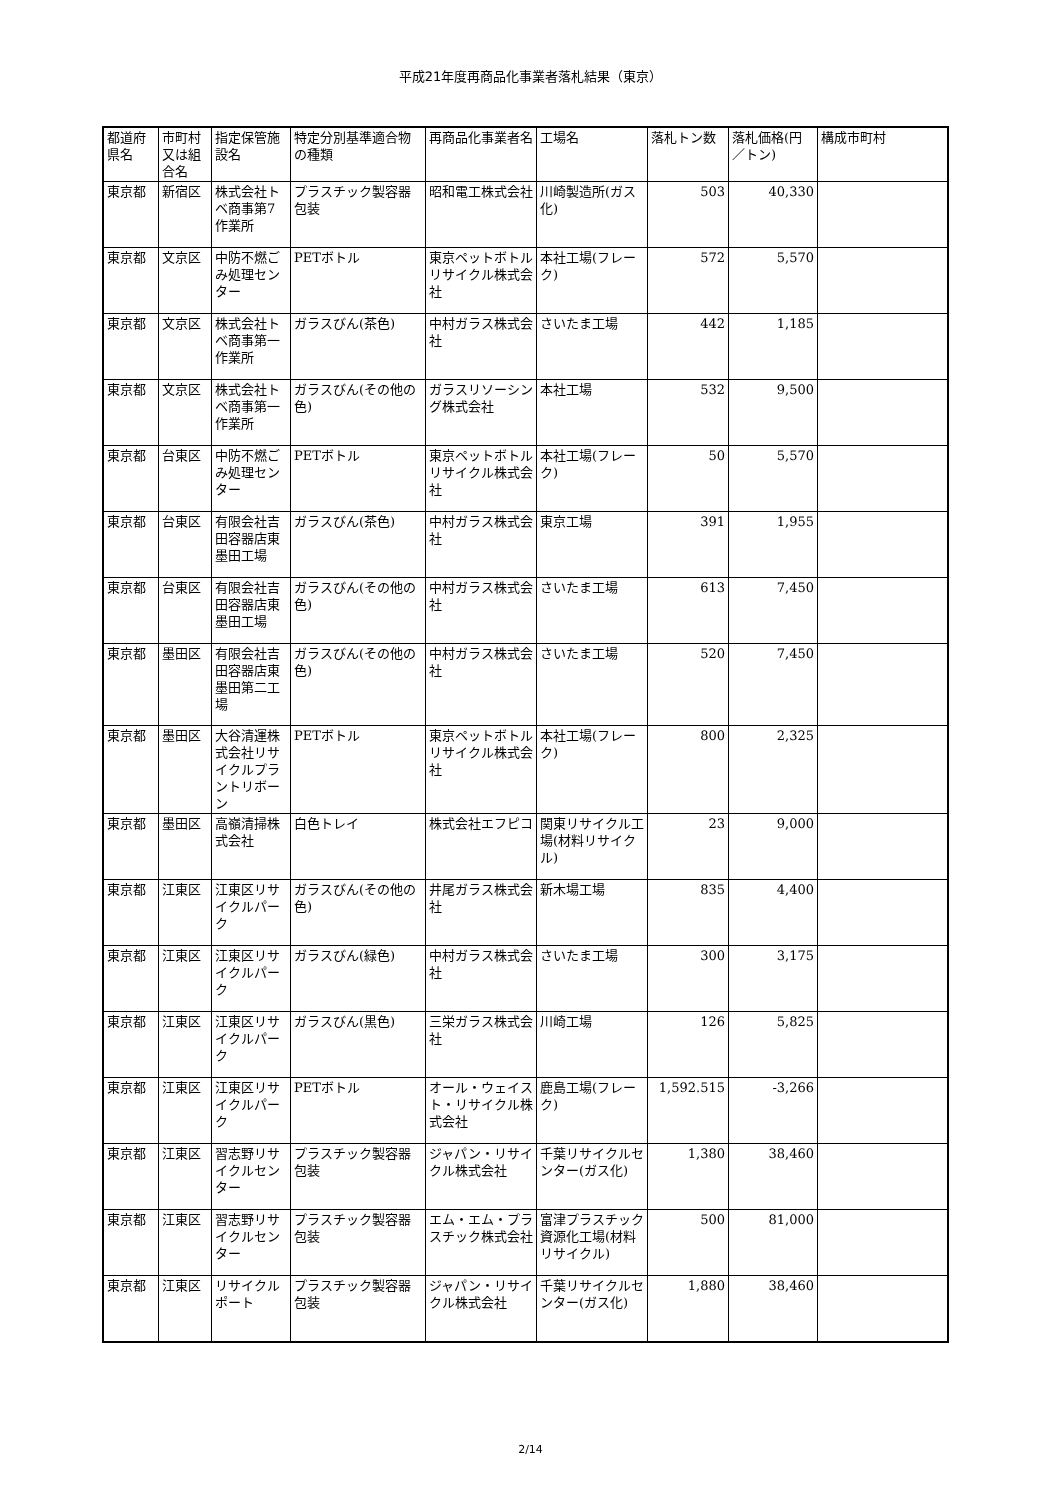平成21年度再商品化事業者落札結果（東京）
| 都道府県名 | 市町村又は組合名 | 指定保管施設名 | 特定分別基準適合物の種類 | 再商品化事業者名 | 工場名 | 落札トン数 | 落札価格(円／トン) | 構成市町村 |
| --- | --- | --- | --- | --- | --- | --- | --- | --- |
| 東京都 | 新宿区 | 株式会社トベ商事第7作業所 | プラスチック製容器包装 | 昭和電工株式会社 | 川崎製造所(ガス化) | 503 | 40,330 | |
| 東京都 | 文京区 | 中防不燃ごみ処理センター | PETボトル | 東京ペットボトルリサイクル株式会社 | 本社工場(フレーク) | 572 | 5,570 | |
| 東京都 | 文京区 | 株式会社トベ商事第一作業所 | ガラスびん(茶色) | 中村ガラス株式会社 | さいたま工場 | 442 | 1,185 | |
| 東京都 | 文京区 | 株式会社トベ商事第一作業所 | ガラスびん(その他の色) | ガラスリソーシング株式会社 | 本社工場 | 532 | 9,500 | |
| 東京都 | 台東区 | 中防不燃ごみ処理センター | PETボトル | 東京ペットボトルリサイクル株式会社 | 本社工場(フレーク) | 50 | 5,570 | |
| 東京都 | 台東区 | 有限会社吉田容器店東墨田工場 | ガラスびん(茶色) | 中村ガラス株式会社 | 東京工場 | 391 | 1,955 | |
| 東京都 | 台東区 | 有限会社吉田容器店東墨田工場 | ガラスびん(その他の色) | 中村ガラス株式会社 | さいたま工場 | 613 | 7,450 | |
| 東京都 | 墨田区 | 有限会社吉田容器店東墨田第二工場 | ガラスびん(その他の色) | 中村ガラス株式会社 | さいたま工場 | 520 | 7,450 | |
| 東京都 | 墨田区 | 大谷清運株式会社リサイクルプラントリボーン | PETボトル | 東京ペットボトルリサイクル株式会社 | 本社工場(フレーク) | 800 | 2,325 | |
| 東京都 | 墨田区 | 高嶺清掃株式会社 | 白色トレイ | 株式会社エフピコ | 関東リサイクル工場(材料リサイクル) | 23 | 9,000 | |
| 東京都 | 江東区 | 江東区リサイクルパーク | ガラスびん(その他の色) | 井尾ガラス株式会社 | 新木場工場 | 835 | 4,400 | |
| 東京都 | 江東区 | 江東区リサイクルパーク | ガラスびん(緑色) | 中村ガラス株式会社 | さいたま工場 | 300 | 3,175 | |
| 東京都 | 江東区 | 江東区リサイクルパーク | ガラスびん(黒色) | 三栄ガラス株式会社 | 川崎工場 | 126 | 5,825 | |
| 東京都 | 江東区 | 江東区リサイクルパーク | PETボトル | オール・ウェイスト・リサイクル株式会社 | 鹿島工場(フレーク) | 1,592.515 | -3,266 | |
| 東京都 | 江東区 | 習志野リサイクルセンター | プラスチック製容器包装 | ジャパン・リサイクル株式会社 | 千葉リサイクルセンター(ガス化) | 1,380 | 38,460 | |
| 東京都 | 江東区 | 習志野リサイクルセンター | プラスチック製容器包装 | エム・エム・プラスチック株式会社 | 富津プラスチック資源化工場(材料リサイクル) | 500 | 81,000 | |
| 東京都 | 江東区 | リサイクルポート | プラスチック製容器包装 | ジャパン・リサイクル株式会社 | 千葉リサイクルセンター(ガス化) | 1,880 | 38,460 | |
2/14